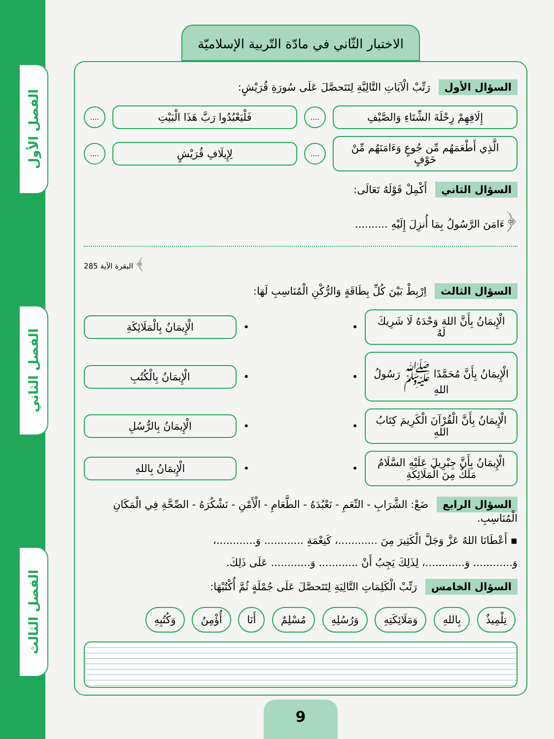الفصل الأول
الفصل الثاني
الفصل الثالث
الاختبار الثّاني في مادّة التّربية الإسلاميّة
السؤال الأول رَتِّبْ الْآيَاتِ التَّالِيَّةِ لِتَتَحصَّلَ عَلَى سُورَةِ قُرَيْشٍ:
إِلَافِهِمْ رِحْلَةَ الشِّتَاءِ وَالصَّيْفِ
....
فَلْيَعْبُدُوا رَبَّ هَذَا الْبَيْتِ
....
الَّذِي أَطْعَمَهُم مِّن جُوعٍ وَءَامَنَهُم مِّنْ خَوْفٍ
....
لِإِيلَافِ قُرَيْشٍ
....
السؤال الثاني أَكْمِلْ قَوْلَهُ تَعَالَى:
﴿ءَامَنَ الرَّسُولُ بِمَا أُنزِلَ إِلَيْهِ ..........
﴾ البقرة الآية 285
السؤال الثالث اِرْبِطْ بَيْنَ كُلِّ بِطَاقَةٍ وَالرُّكْنِ الْمُنَاسِبِ لَهَا:
الْإِيمَانُ بِأَنَّ اللهَ وَحْدَهُ لَا شَرِيكَ لَهُ
• •
الْإِيمَانُ بِالْمَلَائِكَةِ
الْإِيمَانُ بِأَنَّ مُحَمَّدًا ﷺ رَسُولُ اللهِ
• •
الْإِيمَانُ بِالْكُتُبِ
الْإِيمَانُ بِأَنَّ الْقُرْآنَ الْكَرِيمَ كِتَابُ اللهِ
• •
الْإِيمَانُ بِالرُّسُلِ
الْإِيمَانُ بِأَنَّ جِبْرِيلَ عَلَيْهِ السَّلَامُ مَلَكٌ مِنَ الْمَلَائِكَةِ
• •
الْإِيمَانُ بِاللهِ
السؤال الرابع ضَعْ: الشَّرَابِ - النِّعَمِ - نَعْبُدَهُ - الطَّعَامِ - الْأَمْنِ - نَشْكُرَهُ - الصِّحَّةِ فِي الْمَكَانِ الْمُنَاسِبِ.
▪ أَعْطَانَا اللهُ عَزَّ وَجَلَّ الْكَثِيرَ مِنَ ............، كَنِعْمَةِ ............ وَ............،
وَ............ وَ............، لِذَلِكَ يَجِبُ أَنْ ............ وَ............ عَلَى ذَلِكَ.
السؤال الخامس رَتِّبْ الْكَلِمَاتِ التَّالِيَةِ لِتَتَحصَّلَ عَلَى جُمْلَةٍ ثُمَّ أُكْتُبْهَا:
تِلْمِيذٌ بِاللهِ وَمَلَائِكَتِهِ وَرُسُلِهِ مُسْلِمٌ أَنَا أُؤْمِنُ وَكُتُبِهِ
9